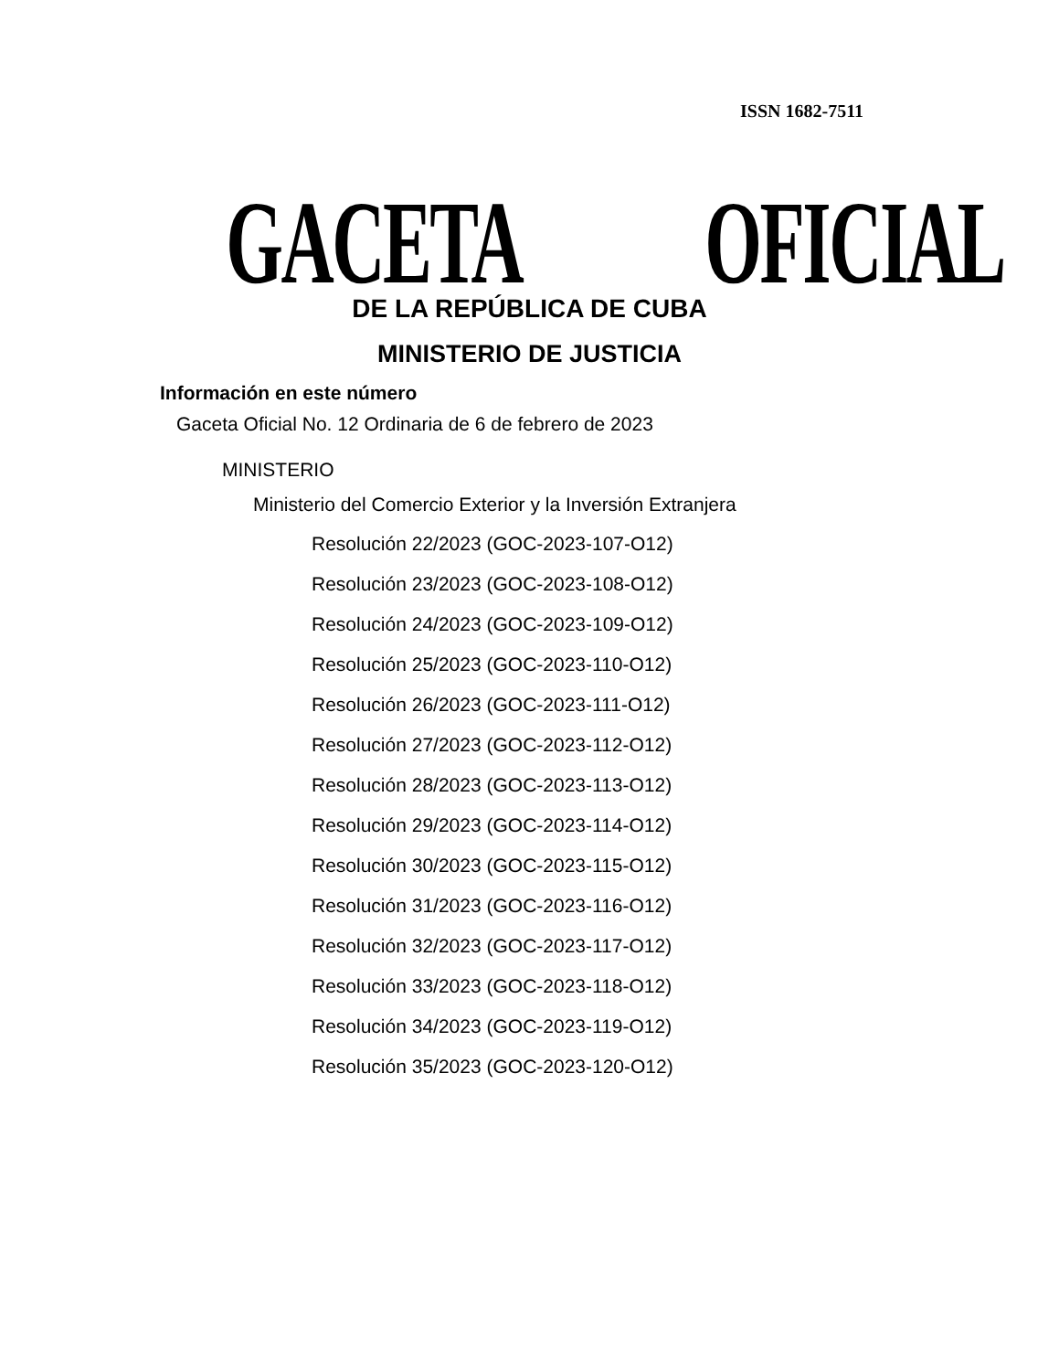ISSN 1682-7511
GACETA OFICIAL
DE LA REPÚBLICA DE CUBA
MINISTERIO DE JUSTICIA
Información en este número
Gaceta Oficial No. 12 Ordinaria de 6 de febrero de 2023
MINISTERIO
Ministerio del Comercio Exterior y la Inversión Extranjera
Resolución 22/2023 (GOC-2023-107-O12)
Resolución 23/2023 (GOC-2023-108-O12)
Resolución 24/2023 (GOC-2023-109-O12)
Resolución 25/2023 (GOC-2023-110-O12)
Resolución 26/2023 (GOC-2023-111-O12)
Resolución 27/2023 (GOC-2023-112-O12)
Resolución 28/2023 (GOC-2023-113-O12)
Resolución 29/2023 (GOC-2023-114-O12)
Resolución 30/2023 (GOC-2023-115-O12)
Resolución 31/2023 (GOC-2023-116-O12)
Resolución 32/2023 (GOC-2023-117-O12)
Resolución 33/2023 (GOC-2023-118-O12)
Resolución 34/2023 (GOC-2023-119-O12)
Resolución 35/2023 (GOC-2023-120-O12)